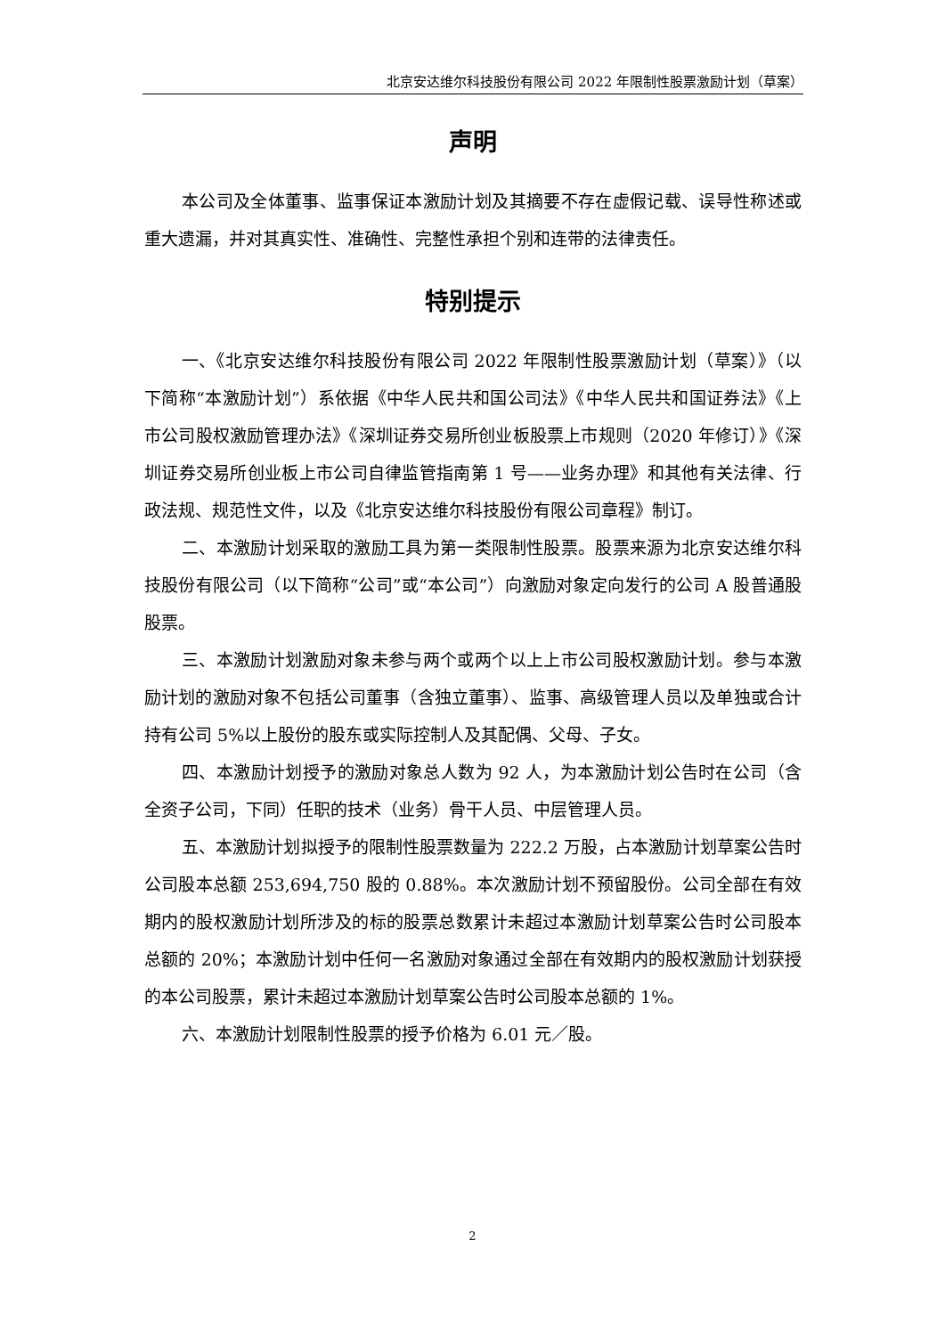北京安达维尔科技股份有限公司 2022 年限制性股票激励计划（草案）
声明
本公司及全体董事、监事保证本激励计划及其摘要不存在虚假记载、误导性称述或重大遗漏，并对其真实性、准确性、完整性承担个别和连带的法律责任。
特别提示
一、《北京安达维尔科技股份有限公司 2022 年限制性股票激励计划（草案）》（以下简称“本激励计划”）系依据《中华人民共和国公司法》《中华人民共和国证券法》《上市公司股权激励管理办法》《深圳证券交易所创业板股票上市规则（2020 年修订）》《深圳证券交易所创业板上市公司自律监管指南第 1 号——业务办理》和其他有关法律、行政法规、规范性文件，以及《北京安达维尔科技股份有限公司章程》制订。
二、本激励计划采取的激励工具为第一类限制性股票。股票来源为北京安达维尔科技股份有限公司（以下简称“公司”或“本公司”）向激励对象定向发行的公司 A 股普通股股票。
三、本激励计划激励对象未参与两个或两个以上上市公司股权激励计划。参与本激励计划的激励对象不包括公司董事（含独立董事）、监事、高级管理人员以及单独或合计持有公司 5%以上股份的股东或实际控制人及其配偶、父母、子女。
四、本激励计划授予的激励对象总人数为 92 人，为本激励计划公告时在公司（含全资子公司，下同）任职的技术（业务）骨干人员、中层管理人员。
五、本激励计划拟授予的限制性股票数量为 222.2 万股，占本激励计划草案公告时公司股本总额 253,694,750 股的 0.88%。本次激励计划不预留股份。公司全部在有效期内的股权激励计划所涉及的标的股票总数累计未超过本激励计划草案公告时公司股本总额的 20%；本激励计划中任何一名激励对象通过全部在有效期内的股权激励计划获授的本公司股票，累计未超过本激励计划草案公告时公司股本总额的 1%。
六、本激励计划限制性股票的授予价格为 6.01 元／股。
2